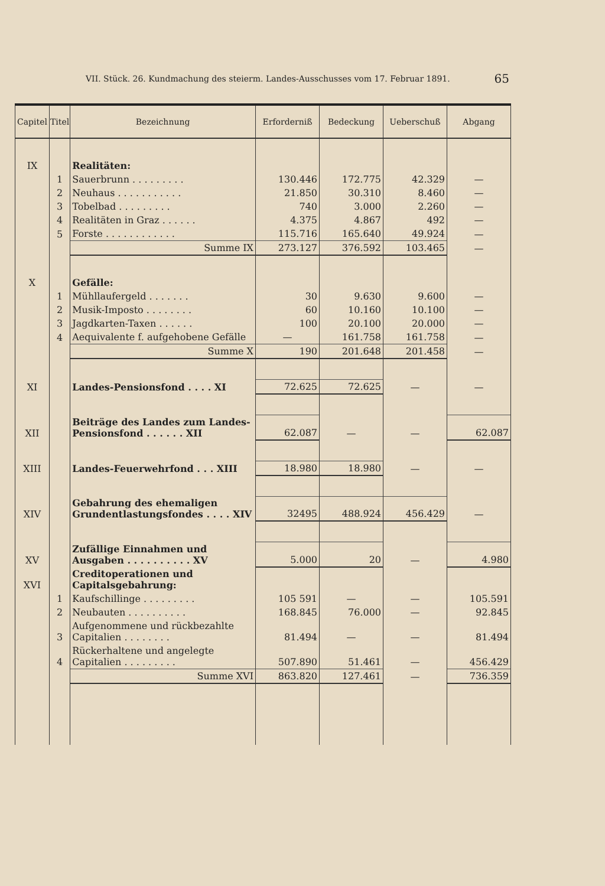VII. Stück. 26. Kundmachung des steierm. Landes-Ausschusses vom 17. Februar 1891. 65
| Capitel | Titel | Bezeichnung | Erforderniß | Bedeckung | Ueberschuß | Abgang |
| --- | --- | --- | --- | --- | --- | --- |
| IX | | Realitäten: | | | | |
| | 1 | Sauerbrunn . . . . . . . . . | 130.446 | 172.775 | 42.329 | — |
| | 2 | Neuhaus . . . . . . . . . . . | 21.850 | 30.310 | 8.460 | — |
| | 3 | Tobelbad . . . . . . . . . | 740 | 3.000 | 2.260 | — |
| | 4 | Realitäten in Graz . . . . . . | 4.375 | 4.867 | 492 | — |
| | 5 | Forste . . . . . . . . . . . . | 115.716 | 165.640 | 49.924 | — |
| | | Summe IX | 273.127 | 376.592 | 103.465 | — |
| X | | Gefälle: | | | | |
| | 1 | Mühllaufergeld . . . . . . . | 30 | 9.630 | 9.600 | — |
| | 2 | Musik-Imposto . . . . . . . . | 60 | 10.160 | 10.100 | — |
| | 3 | Jagdkarten-Taxen . . . . . . | 100 | 20.100 | 20.000 | — |
| | 4 | Aequivalente f. aufgehobene Gefälle | — | 161.758 | 161.758 | — |
| | | Summe X | 190 | 201.648 | 201.458 | — |
| XI | | Landes-Pensionsfond . . . . XI | 72.625 | 72.625 | — | — |
| XII | | Beiträge des Landes zum Landes-Pensionsfond . . . . . . XII | 62.087 | — | — | 62.087 |
| XIII | | Landes-Feuerwehrfond . . . XIII | 18.980 | 18.980 | — | — |
| XIV | | Gebahrung des ehemaligen Grundentlastungsfondes . . . . XIV | 32495 | 488.924 | 456.429 | — |
| XV | | Zufällige Einnahmen und Ausgaben . . . . . . . . . . XV | 5.000 | 20 | — | 4.980 |
| XVI | | Creditoperationen und Capitalsgebahrung: | | | | |
| | 1 | Kaufschillinge . . . . . . . . . | 105 591 | — | — | 105.591 |
| | 2 | Neubauten . . . . . . . . . . | 168.845 | 76.000 | — | 92.845 |
| | 3 | Aufgenommene und rückbezahlte Capitalien . . . . . . . . | 81.494 | — | — | 81.494 |
| | 4 | Rückerhaltene und angelegte Capitalien . . . . . . . . . | 507.890 | 51.461 | — | 456.429 |
| | | Summe XVI | 863.820 | 127.461 | — | 736.359 |